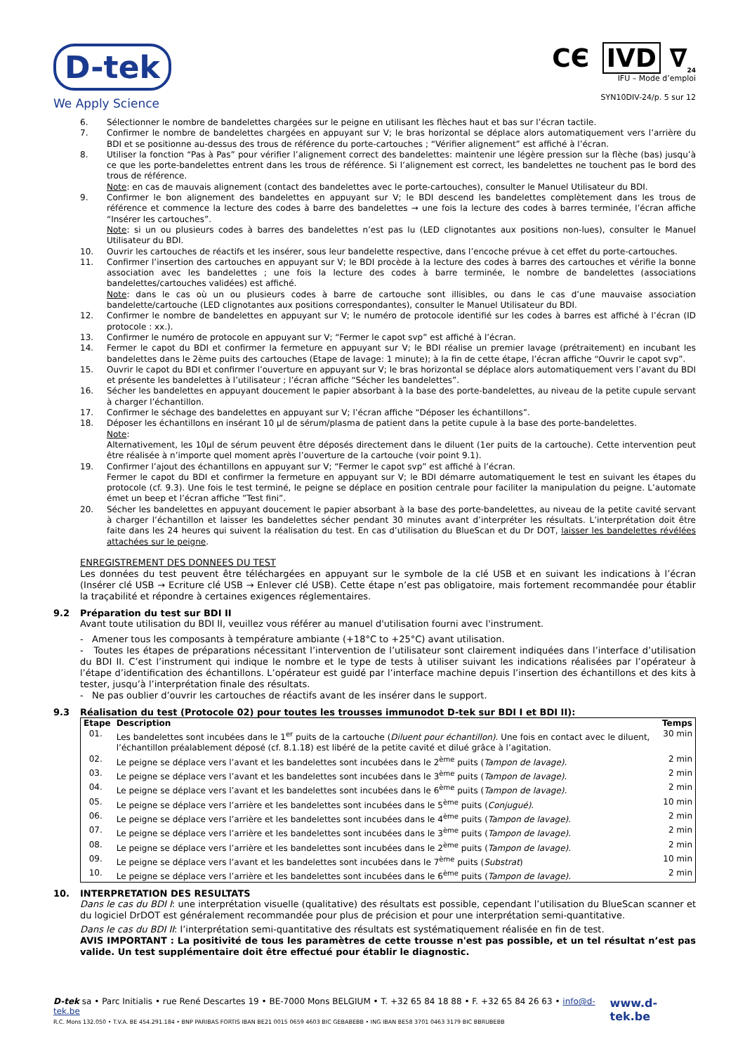D-tek
We Apply Science
CЄ IVD ∇<sub>24</sub>
IFU – Mode d’emploi
SYN10DIV-24/p. 5 sur 12
6. Sélectionner le nombre de bandelettes chargées sur le peigne en utilisant les flèches haut et bas sur l’écran tactile.
7. Confirmer le nombre de bandelettes chargées en appuyant sur V; le bras horizontal se déplace alors automatiquement vers l’arrière du BDI et se positionne au-dessus des trous de référence du porte-cartouches ; “Vérifier alignement” est affiché à l’écran.
8. Utiliser la fonction “Pas à Pas” pour vérifier l’alignement correct des bandelettes: maintenir une légère pression sur la flèche (bas) jusqu’à ce que les porte-bandelettes entrent dans les trous de référence. Si l’alignement est correct, les bandelettes ne touchent pas le bord des trous de référence.
Note: en cas de mauvais alignement (contact des bandelettes avec le porte-cartouches), consulter le Manuel Utilisateur du BDI.
9. Confirmer le bon alignement des bandelettes en appuyant sur V; le BDI descend les bandelettes complètement dans les trous de référence et commence la lecture des codes à barre des bandelettes → une fois la lecture des codes à barres terminée, l’écran affiche “Insérer les cartouches”.
Note: si un ou plusieurs codes à barres des bandelettes n’est pas lu (LED clignotantes aux positions non-lues), consulter le Manuel Utilisateur du BDI.
10. Ouvrir les cartouches de réactifs et les insérer, sous leur bandelette respective, dans l’encoche prévue à cet effet du porte-cartouches.
11. Confirmer l’insertion des cartouches en appuyant sur V; le BDI procède à la lecture des codes à barres des cartouches et vérifie la bonne association avec les bandelettes ; une fois la lecture des codes à barre terminée, le nombre de bandelettes (associations bandelettes/cartouches validées) est affiché.
Note: dans le cas où un ou plusieurs codes à barre de cartouche sont illisibles, ou dans le cas d’une mauvaise association bandelette/cartouche (LED clignotantes aux positions correspondantes), consulter le Manuel Utilisateur du BDI.
12. Confirmer le nombre de bandelettes en appuyant sur V; le numéro de protocole identifié sur les codes à barres est affiché à l’écran (ID protocole : xx.).
13. Confirmer le numéro de protocole en appuyant sur V; “Fermer le capot svp” est affiché à l’écran.
14. Fermer le capot du BDI et confirmer la fermeture en appuyant sur V; le BDI réalise un premier lavage (prétraitement) en incubant les bandelettes dans le 2ème puits des cartouches (Etape de lavage: 1 minute); à la fin de cette étape, l’écran affiche “Ouvrir le capot svp”.
15. Ouvrir le capot du BDI et confirmer l’ouverture en appuyant sur V; le bras horizontal se déplace alors automatiquement vers l’avant du BDI et présente les bandelettes à l’utilisateur ; l’écran affiche “Sécher les bandelettes”.
16. Sécher les bandelettes en appuyant doucement le papier absorbant à la base des porte-bandelettes, au niveau de la petite cupule servant à charger l’échantillon.
17. Confirmer le séchage des bandelettes en appuyant sur V; l’écran affiche “Déposer les échantillons”.
18. Déposer les échantillons en insérant 10 µl de sérum/plasma de patient dans la petite cupule à la base des porte-bandelettes.
Note:
Alternativement, les 10µl de sérum peuvent être déposés directement dans le diluent (1er puits de la cartouche). Cette intervention peut être réalisée à n’importe quel moment après l’ouverture de la cartouche (voir point 9.1).
19. Confirmer l’ajout des échantillons en appuyant sur V; “Fermer le capot svp” est affiché à l’écran.
Fermer le capot du BDI et confirmer la fermeture en appuyant sur V; le BDI démarre automatiquement le test en suivant les étapes du protocole (cf. 9.3). Une fois le test terminé, le peigne se déplace en position centrale pour faciliter la manipulation du peigne. L’automate émet un beep et l’écran affiche ”Test fini”.
20. Sécher les bandelettes en appuyant doucement le papier absorbant à la base des porte-bandelettes, au niveau de la petite cavité servant à charger l’échantillon et laisser les bandelettes sécher pendant 30 minutes avant d’interpréter les résultats. L’interprétation doit être faite dans les 24 heures qui suivent la réalisation du test. En cas d’utilisation du BlueScan et du Dr DOT, laisser les bandelettes révélées attachées sur le peigne.
ENREGISTREMENT DES DONNEES DU TEST
Les données du test peuvent être téléchargées en appuyant sur le symbole de la clé USB et en suivant les indications à l’écran (Insérer clé USB → Ecriture clé USB → Enlever clé USB). Cette étape n’est pas obligatoire, mais fortement recommandée pour établir la traçabilité et répondre à certaines exigences réglementaires.
9.2 Préparation du test sur BDI II
Avant toute utilisation du BDI II, veuillez vous référer au manuel d'utilisation fourni avec l'instrument.
- Amener tous les composants à température ambiante (+18°C to +25°C) avant utilisation.
- Toutes les étapes de préparations nécessitant l’intervention de l’utilisateur sont clairement indiquées dans l’interface d’utilisation du BDI II. C’est l’instrument qui indique le nombre et le type de tests à utiliser suivant les indications réalisées par l’opérateur à l’étape d’identification des échantillons. L’opérateur est guidé par l’interface machine depuis l’insertion des échantillons et des kits à tester, jusqu’à l’interprétation finale des résultats.
- Ne pas oublier d’ouvrir les cartouches de réactifs avant de les insérer dans le support.
9.3 Réalisation du test (Protocole 02) pour toutes les trousses immunodot D-tek sur BDI I et BDI II):
| Etape | Description | Temps |
| --- | --- | --- |
| 01. | Les bandelettes sont incubées dans le 1<sup>er</sup> puits de la cartouche ( Diluent pour échantillon) . Une fois en contact avec le diluent, l’échantillon préalablement déposé (cf. 8.1.18) est libéré de la petite cavité et dilué grâce à l’agitation. | 30 min |
| 02. | Le peigne se déplace vers l’avant et les bandelettes sont incubées dans le 2<sup>ème</sup> puits ( Tampon de lavage). | 2 min |
| 03. | Le peigne se déplace vers l’avant et les bandelettes sont incubées dans le 3<sup>ème</sup> puits ( Tampon de lavage). | 2 min |
| 04. | Le peigne se déplace vers l’avant et les bandelettes sont incubées dans le 6<sup>ème</sup> puits ( Tampon de lavage). | 2 min |
| 05. | Le peigne se déplace vers l’arrière et les bandelettes sont incubées dans le 5<sup>ème</sup> puits ( Conjugué). | 10 min |
| 06. | Le peigne se déplace vers l’arrière et les bandelettes sont incubées dans le 4<sup>ème</sup> puits ( Tampon de lavage) . | 2 min |
| 07. | Le peigne se déplace vers l’arrière et les bandelettes sont incubées dans le 3<sup>ème</sup> puits ( Tampon de lavage). | 2 min |
| 08. | Le peigne se déplace vers l’arrière et les bandelettes sont incubées dans le 2<sup>ème</sup> puits ( Tampon de lavage). | 2 min |
| 09. | Le peigne se déplace vers l’avant et les bandelettes sont incubées dans le 7<sup>ème</sup> puits ( Substrat ) | 10 min |
| 10. | Le peigne se déplace vers l’arrière et les bandelettes sont incubées dans le 6<sup>ème</sup> puits ( Tampon de lavage). | 2 min |
10. INTERPRETATION DES RESULTATS
Dans le cas du BDI I: une interprétation visuelle (qualitative) des résultats est possible, cependant l’utilisation du BlueScan scanner et du logiciel DrDOT est généralement recommandée pour plus de précision et pour une interprétation semi-quantitative.
Dans le cas du BDI II: l’interprétation semi-quantitative des résultats est systématiquement réalisée en fin de test.
AVIS IMPORTANT : La positivité de tous les paramètres de cette trousse n'est pas possible, et un tel résultat n’est pas valide. Un test supplémentaire doit être effectué pour établir le diagnostic.
D-tek sa • Parc Initialis • rue René Descartes 19 • BE-7000 Mons BELGIUM • T. +32 65 84 18 88 • F. +32 65 84 26 63 • info@d-tek.be
R.C. Mons 132.050 • T.V.A. BE 454.291.184 • BNP PARIBAS FORTIS IBAN BE21 0015 0659 4603 BIC GEBABEBB • ING IBAN BE58 3701 0463 3179 BIC BBRUBEBB
www.d-tek.be